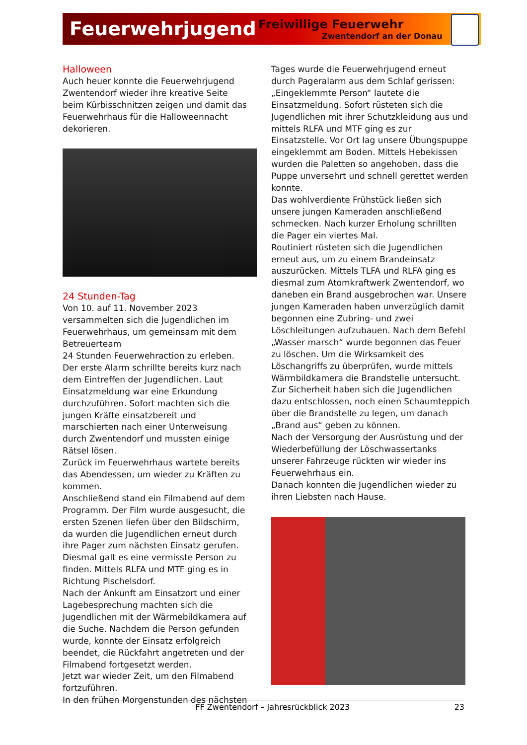Feuerwehrjugend
Freiwillige Feuerwehr
Zwentendorf an der Donau
Halloween
Auch heuer konnte die Feuerwehrjugend Zwentendorf wieder ihre kreative Seite beim Kürbisschnitzen zeigen und damit das Feuerwehrhaus für die Halloweennacht dekorieren.
24 Stunden-Tag
Von 10. auf 11. November 2023 versammelten sich die Jugendlichen im Feuerwehrhaus, um gemeinsam mit dem Betreuerteam
24 Stunden Feuerwehraction zu erleben.
Der erste Alarm schrillte bereits kurz nach dem Eintreffen der Jugendlichen. Laut Einsatzmeldung war eine Erkundung durchzuführen. Sofort machten sich die jungen Kräfte einsatzbereit und marschierten nach einer Unterweisung durch Zwentendorf und mussten einige Rätsel lösen.
Zurück im Feuerwehrhaus wartete bereits das Abendessen, um wieder zu Kräften zu kommen.
Anschließend stand ein Filmabend auf dem Programm. Der Film wurde ausgesucht, die ersten Szenen liefen über den Bildschirm, da wurden die Jugendlichen erneut durch ihre Pager zum nächsten Einsatz gerufen.
Diesmal galt es eine vermisste Person zu finden. Mittels RLFA und MTF ging es in Richtung Pischelsdorf.
Nach der Ankunft am Einsatzort und einer Lagebesprechung machten sich die Jugendlichen mit der Wärmebildkamera auf die Suche. Nachdem die Person gefunden wurde, konnte der Einsatz erfolgreich beendet, die Rückfahrt angetreten und der Filmabend fortgesetzt werden.
Jetzt war wieder Zeit, um den Filmabend fortzuführen.
In den frühen Morgenstunden des nächsten
Tages wurde die Feuerwehrjugend erneut durch Pageralarm aus dem Schlaf gerissen: „Eingeklemmte Person“ lautete die Einsatzmeldung. Sofort rüsteten sich die Jugendlichen mit ihrer Schutzkleidung aus und mittels RLFA und MTF ging es zur Einsatzstelle. Vor Ort lag unsere Übungspuppe eingeklemmt am Boden. Mittels Hebekissen wurden die Paletten so angehoben, dass die Puppe unversehrt und schnell gerettet werden konnte.
Das wohlverdiente Frühstück ließen sich unsere jungen Kameraden anschließend schmecken. Nach kurzer Erholung schrillten die Pager ein viertes Mal.
Routiniert rüsteten sich die Jugendlichen erneut aus, um zu einem Brandeinsatz auszurücken. Mittels TLFA und RLFA ging es diesmal zum Atomkraftwerk Zwentendorf, wo daneben ein Brand ausgebrochen war. Unsere jungen Kameraden haben unverzüglich damit begonnen eine Zubring- und zwei Löschleitungen aufzubauen. Nach dem Befehl „Wasser marsch“ wurde begonnen das Feuer zu löschen. Um die Wirksamkeit des Löschangriffs zu überprüfen, wurde mittels Wärmbildkamera die Brandstelle untersucht. Zur Sicherheit haben sich die Jugendlichen dazu entschlossen, noch einen Schaumteppich über die Brandstelle zu legen, um danach „Brand aus“ geben zu können.
Nach der Versorgung der Ausrüstung und der Wiederbefüllung der Löschwassertanks unserer Fahrzeuge rückten wir wieder ins Feuerwehrhaus ein.
Danach konnten die Jugendlichen wieder zu ihren Liebsten nach Hause.
FF Zwentendorf – Jahresrückblick 2023 23